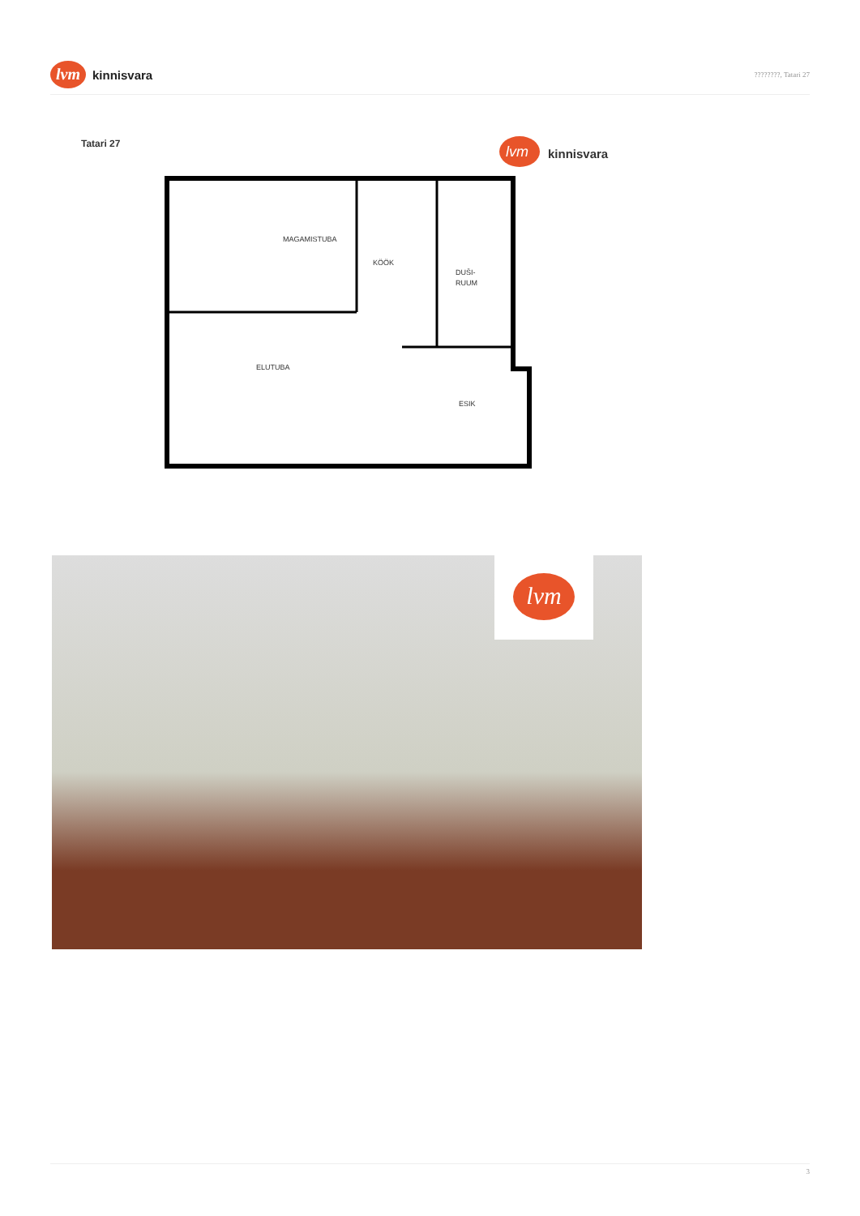lvm
kinnisvara
????????, Tatari 27
Tatari 27
lvm
kinnisvara
MAGAMISTUBA
KÖÖK
DUŠI-
RUUM
ELUTUBA
ESIK
lvm
3